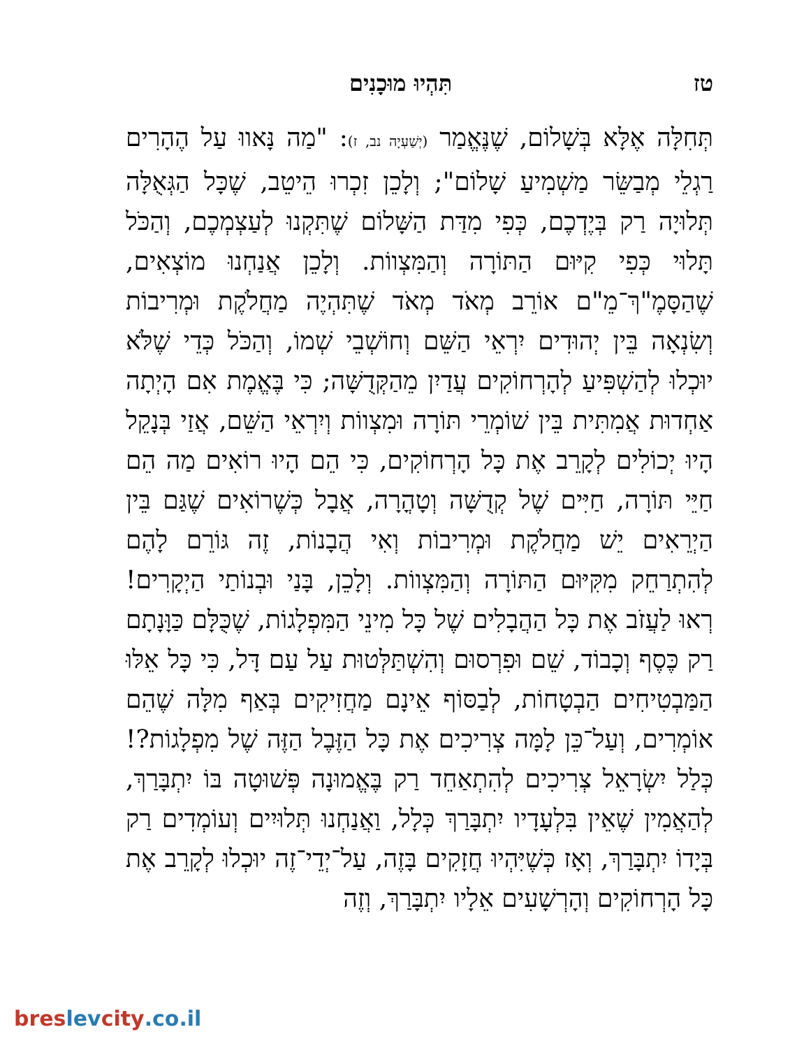טז תִּהְיוּ מוּכָנִים
תְּחִלָּה אֶלָּא בְּשָׁלוֹם, שֶׁנֶּאֱמַר (יְשַׁעְיָה נב, ז): "מַה נָּאווּ עַל הֶהָרִים רַגְלֵי מְבַשֵּׂר מַשְׁמִיעַ שָׁלוֹם"; וְלָכֵן זִכְרוּ הֵיטֵב, שֶׁכָּל הַגְּאֻלָּה תְּלוּיָה רַק בְּיֶדְכֶם, כְּפִי מִדַּת הַשָּׁלוֹם שֶׁתִּקְנוּ לְעַצְמְכֶם, וְהַכֹּל תָּלוּי כְּפִי קִיּוּם הַתּוֹרָה וְהַמִּצְווֹת. וְלָכֵן אֲנַחְנוּ מוֹצְאִים, שֶׁהַסָּמֶ"ךְ־מֵ"ם אוֹרֵב מְאֹד מְאֹד שֶׁתִּהְיֶה מַחֲלֹקֶת וּמְרִיבוֹת וְשִׂנְאָה בֵּין יְהוּדִים יִרְאֵי הַשֵּׁם וְחוֹשְׁבֵי שְׁמוֹ, וְהַכֹּל כְּדֵי שֶׁלֹּא יוּכְלוּ לְהַשְׁפִּיעַ לְהָרְחוֹקִים עֲדַיִן מֵהַקְּדֻשָּׁה; כִּי בֶּאֱמֶת אִם הָיְתָה אַחְדוּת אֲמִתִּית בֵּין שׁוֹמְרֵי תּוֹרָה וּמִצְווֹת וְיִרְאֵי הַשֵּׁם, אֲזַי בְּנָקֵל הָיוּ יְכוֹלִים לְקָרֵב אֶת כָּל הָרְחוֹקִים, כִּי הֵם הָיוּ רוֹאִים מַה הֵם חַיֵּי תּוֹרָה, חַיִּים שֶׁל קְדֻשָּׁה וְטָהֳרָה, אֲבָל כְּשֶׁרוֹאִים שֶׁגַּם בֵּין הַיְרֵאִים יֵשׁ מַחֲלֹקֶת וּמְרִיבוֹת וְאִי הֲבָנוֹת, זֶה גּוֹרֵם לָהֶם לְהִתְרַחֵק מִקִּיּוּם הַתּוֹרָה וְהַמִּצְווֹת. וְלָכֵן, בָּנַי וּבְנוֹתַי הַיְקָרִים! רְאוּ לַעֲזֹב אֶת כָּל הַהֲבָלִים שֶׁל כָּל מִינֵי הַמִּפְלָגוֹת, שֶׁכֻּלָּם כַּוָּנָתָם רַק כֶּסֶף וְכָבוֹד, שֵׁם וּפִרְסוּם וְהִשְׁתַּלְּטוּת עַל עַם דָּל, כִּי כָּל אֵלּוּ הַמַּבְטִיחִים הַבְטָחוֹת, לְבַסּוֹף אֵינָם מַחֲזִיקִים בְּאַף מִלָּה שֶׁהֵם אוֹמְרִים, וְעַל־כֵּן לָמָּה צְרִיכִים אֶת כָּל הַזֶּבֶל הַזֶּה שֶׁל מִפְלָגוֹת?! כְּלַל יִשְׂרָאֵל צְרִיכִים לְהִתְאַחֵד רַק בֶּאֱמוּנָה פְּשׁוּטָה בּוֹ יִתְבָּרַךְ, לְהַאֲמִין שֶׁאֵין בִּלְעָדָיו יִתְבָּרַךְ כְּלָל, וַאֲנַחְנוּ תְּלוּיִים וְעוֹמְדִים רַק בְּיָדוֹ יִתְבָּרַךְ, וְאָז כְּשֶׁיִּהְיוּ חֲזָקִים בָּזֶה, עַל־יְדֵי־זֶה יוּכְלוּ לְקָרֵב אֶת כָּל הָרְחוֹקִים וְהָרְשָׁעִים אֵלָיו יִתְבָּרַךְ, וְזֶה
breslevcity.co.il